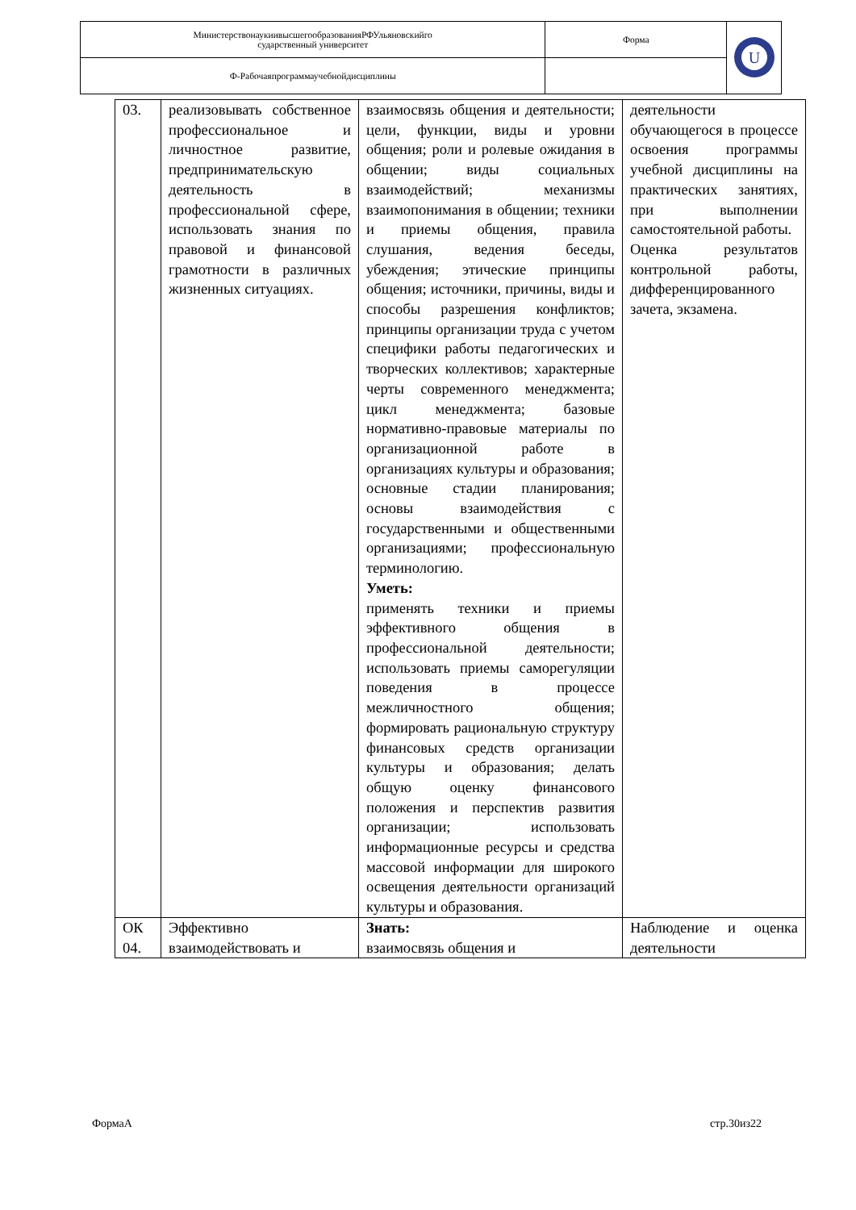| МинистерствонаукиивысшегообразованияРФУльяновскийго сударственный университет | Форма | U |
| Ф-Рабочаяпрограммаучебнойдисциплины | | |
| 03. | реализовывать собственное профессиональное и личностное развитие, предпринимательскую деятельность в профессиональной сфере, использовать знания по правовой и финансовой грамотности в различных жизненных ситуациях. | взаимосвязь общения и деятельности; цели, функции, виды и уровни общения; роли и ролевые ожидания в общении; виды социальных взаимодействий; механизмы взаимопонимания в общении; техники и приемы общения, правила слушания, ведения беседы, убеждения; этические принципы общения; источники, причины, виды и способы разрешения конфликтов; принципы организации труда с учетом специфики работы педагогических и творческих коллективов; характерные черты современного менеджмента; цикл менеджмента; базовые нормативно-правовые материалы по организационной работе в организациях культуры и образования; основные стадии планирования; основы взаимодействия с государственными и общественными организациями; профессиональную терминологию. Уметь: применять техники и приемы эффективного общения в профессиональной деятельности; использовать приемы саморегуляции поведения в процессе межличностного общения; формировать рациональную структуру финансовых средств организации культуры и образования; делать общую оценку финансового положения и перспектив развития организации; использовать информационные ресурсы и средства массовой информации для широкого освещения деятельности организаций культуры и образования. | деятельности обучающегося в процессе освоения программы учебной дисциплины на практических занятиях, при выполнении самостоятельной работы. Оценка результатов контрольной работы, дифференцированного зачета, экзамена. |
| ОК 04. | Эффективно взаимодействовать и | Знать: взаимосвязь общения и | Наблюдение и оценка деятельности |
ФормаА стр.30из22